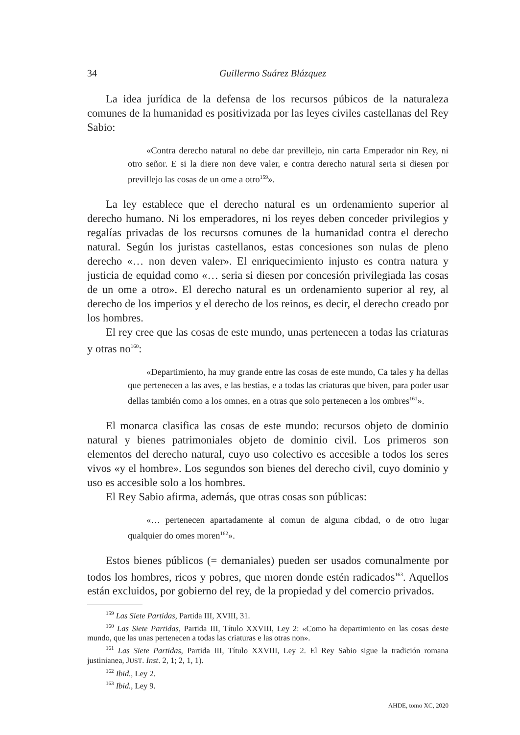34 Guillermo Suárez Blázquez
La idea jurídica de la defensa de los recursos púbicos de la naturaleza comunes de la humanidad es positivizada por las leyes civiles castellanas del Rey Sabio:
«Contra derecho natural no debe dar previllejo, nin carta Emperador nin Rey, ni otro señor. E si la diere non deve valer, e contra derecho natural seria si diesen por previllejo las cosas de un ome a otro<sup>159</sup>».
La ley establece que el derecho natural es un ordenamiento superior al derecho humano. Ni los emperadores, ni los reyes deben conceder privilegios y regalías privadas de los recursos comunes de la humanidad contra el derecho natural. Según los juristas castellanos, estas concesiones son nulas de pleno derecho «… non deven valer». El enriquecimiento injusto es contra natura y justicia de equidad como «… seria si diesen por concesión privilegiada las cosas de un ome a otro». El derecho natural es un ordenamiento superior al rey, al derecho de los imperios y el derecho de los reinos, es decir, el derecho creado por los hombres.
El rey cree que las cosas de este mundo, unas pertenecen a todas las criaturas y otras no<sup>160</sup>:
«Departimiento, ha muy grande entre las cosas de este mundo, Ca tales y ha dellas que pertenecen a las aves, e las bestias, e a todas las criaturas que biven, para poder usar dellas también como a los omnes, en a otras que solo pertenecen a los ombres<sup>161</sup>».
El monarca clasifica las cosas de este mundo: recursos objeto de dominio natural y bienes patrimoniales objeto de dominio civil. Los primeros son elementos del derecho natural, cuyo uso colectivo es accesible a todos los seres vivos «y el hombre». Los segundos son bienes del derecho civil, cuyo dominio y uso es accesible solo a los hombres.
El Rey Sabio afirma, además, que otras cosas son públicas:
«… pertenecen apartadamente al comun de alguna cibdad, o de otro lugar qualquier do omes moren<sup>162</sup>».
Estos bienes públicos (= demaniales) pueden ser usados comunalmente por todos los hombres, ricos y pobres, que moren donde estén radicados<sup>163</sup>. Aquellos están excluidos, por gobierno del rey, de la propiedad y del comercio privados.
<sup>159</sup> Las Siete Partidas, Partida III, XVIII, 31.
<sup>160</sup> Las Siete Partidas, Partida III, Título XXVIII, Ley 2: «Como ha departimiento en las cosas deste mundo, que las unas pertenecen a todas las criaturas e las otras non».
<sup>161</sup> Las Siete Partidas, Partida III, Título XXVIII, Ley 2. El Rey Sabio sigue la tradición romana justinianea, JUST. Inst. 2, 1; 2, 1, 1).
<sup>162</sup> Ibid., Ley 2.
<sup>163</sup> Ibid., Ley 9.
AHDE, tomo XC, 2020